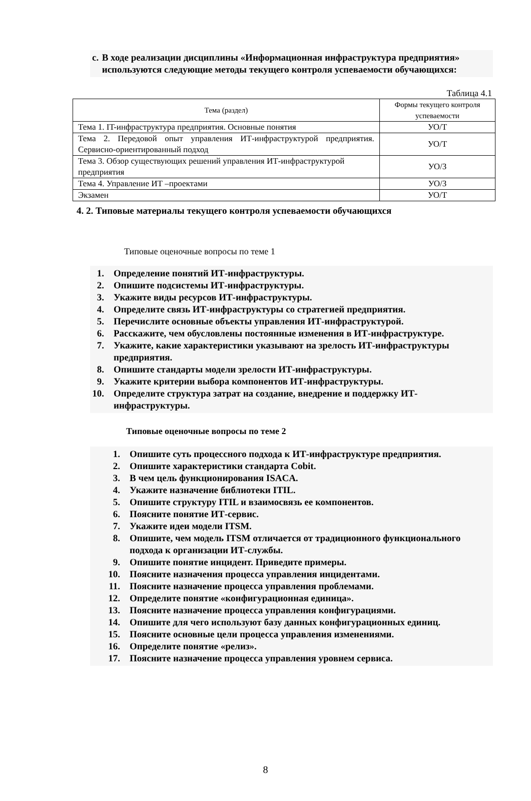c. В ходе реализации дисциплины «Информационная инфраструктура предприятия» используются следующие методы текущего контроля успеваемости обучающихся:
Таблица 4.1
| Тема (раздел) | Формы текущего контроля успеваемости |
| --- | --- |
| Тема 1. IT-инфраструктура предприятия. Основные понятия | УО/Т |
| Тема 2. Передовой опыт управления ИТ-инфраструктурой предприятия. Сервисно-ориентированный подход | УО/Т |
| Тема 3. Обзор существующих решений управления ИТ-инфраструктурой предприятия | УО/З |
| Тема 4. Управление ИТ –проектами | УО/З |
| Экзамен | УО/Т |
4. 2. Типовые материалы текущего контроля успеваемости обучающихся
Типовые оценочные вопросы по теме 1
1. Определение понятий ИТ-инфраструктуры.
2. Опишите подсистемы ИТ-инфраструктуры.
3. Укажите виды ресурсов ИТ-инфраструктуры.
4. Определите связь ИТ-инфраструктуры со стратегией предприятия.
5. Перечислите основные объекты управления ИТ-инфраструктурой.
6. Расскажите, чем обусловлены постоянные изменения в ИТ-инфраструктуре.
7. Укажите, какие характеристики указывают на зрелость ИТ-инфраструктуры предприятия.
8. Опишите стандарты модели зрелости ИТ-инфраструктуры.
9. Укажите критерии выбора компонентов ИТ-инфраструктуры.
10. Определите структура затрат на создание, внедрение и поддержку ИТ-инфраструктуры.
Типовые оценочные вопросы по теме 2
1. Опишите суть процессного подхода к ИТ-инфраструктуре предприятия.
2. Опишите характеристики стандарта Cobit.
3. В чем цель функционирования ISACA.
4. Укажите назначение библиотеки ITIL.
5. Опишите структуру ITIL и взаимосвязь ее компонентов.
6. Поясните понятие ИТ-сервис.
7. Укажите идеи модели ITSM.
8. Опишите, чем модель ITSM отличается от традиционного функционального подхода к организации ИТ-службы.
9. Опишите понятие инцидент. Приведите примеры.
10. Поясните назначения процесса управления инцидентами.
11. Поясните назначение процесса управления проблемами.
12. Определите понятие «конфигурационная единица».
13. Поясните назначение процесса управления конфигурациями.
14. Опишите для чего используют базу данных конфигурационных единиц.
15. Поясните основные цели процесса управления изменениями.
16. Определите понятие «релиз».
17. Поясните назначение процесса управления уровнем сервиса.
8